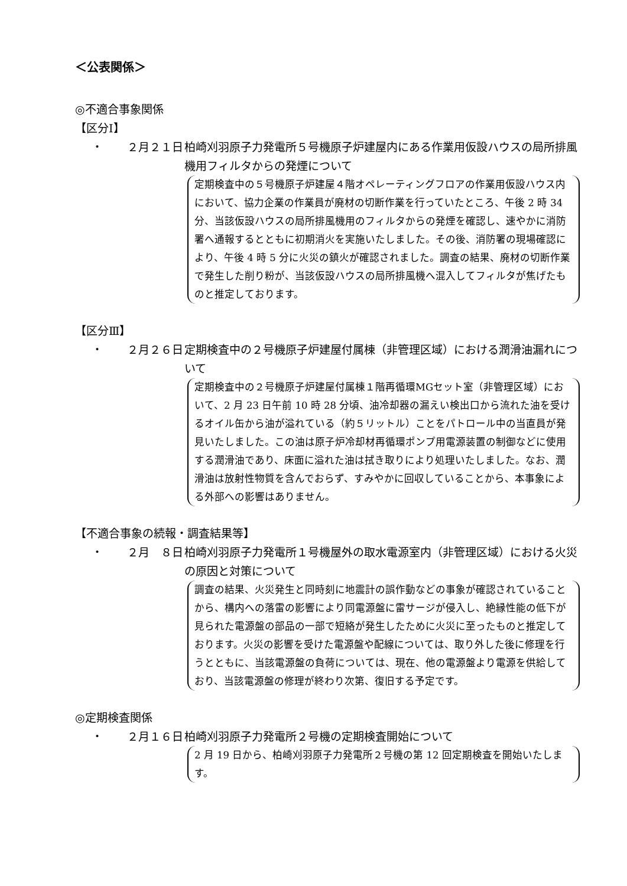＜公表関係＞
◎不適合事象関係
【区分Ⅰ】
・ ２月２１日 柏崎刈羽原子力発電所５号機原子炉建屋内にある作業用仮設ハウスの局所排風機用フィルタからの発煙について
定期検査中の５号機原子炉建屋４階オペレーティングフロアの作業用仮設ハウス内において、協力企業の作業員が廃材の切断作業を行っていたところ、午後 2 時 34 分、当該仮設ハウスの局所排風機用のフィルタからの発煙を確認し、速やかに消防署へ通報するとともに初期消火を実施いたしました。その後、消防署の現場確認により、午後 4 時 5 分に火災の鎮火が確認されました。調査の結果、廃材の切断作業で発生した削り粉が、当該仮設ハウスの局所排風機へ混入してフィルタが焦げたものと推定しております。
【区分Ⅲ】
・ ２月２６日 定期検査中の２号機原子炉建屋付属棟（非管理区域）における潤滑油漏れについて
定期検査中の２号機原子炉建屋付属棟１階再循環MGセット室（非管理区域）において、2 月 23 日午前 10 時 28 分頃、油冷却器の漏えい検出口から流れた油を受けるオイル缶から油が溢れている（約５リットル）ことをパトロール中の当直員が発見いたしました。この油は原子炉冷却材再循環ポンプ用電源装置の制御などに使用する潤滑油であり、床面に溢れた油は拭き取りにより処理いたしました。なお、潤滑油は放射性物質を含んでおらず、すみやかに回収していることから、本事象による外部への影響はありません。
【不適合事象の続報・調査結果等】
・ ２月　８日 柏崎刈羽原子力発電所１号機屋外の取水電源室内（非管理区域）における火災の原因と対策について
調査の結果、火災発生と同時刻に地震計の誤作動などの事象が確認されていることから、構内への落雷の影響により同電源盤に雷サージが侵入し、絶縁性能の低下が見られた電源盤の部品の一部で短絡が発生したために火災に至ったものと推定しております。火災の影響を受けた電源盤や配線については、取り外した後に修理を行うとともに、当該電源盤の負荷については、現在、他の電源盤より電源を供給しており、当該電源盤の修理が終わり次第、復旧する予定です。
◎定期検査関係
・ ２月１６日 柏崎刈羽原子力発電所２号機の定期検査開始について
2 月 19 日から、柏崎刈羽原子力発電所２号機の第 12 回定期検査を開始いたします。